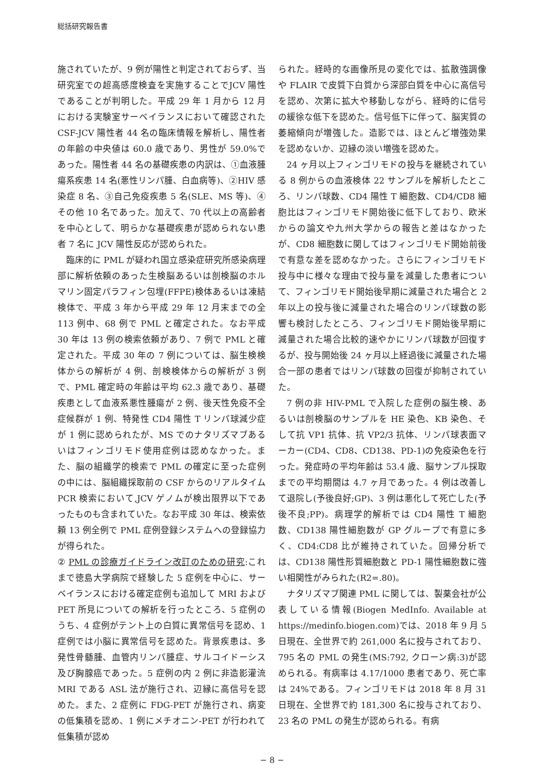総括研究報告書
施されていたが、9 例が陽性と判定されておらず、当研究室での超高感度検査を実施することでJCV 陽性であることが判明した。平成 29 年 1 月から 12 月における実験室サーベイランスにおいて確認された CSF-JCV 陽性者 44 名の臨床情報を解析し、陽性者の年齢の中央値は 60.0 歳であり、男性が 59.0%であった。陽性者 44 名の基礎疾患の内訳は、①血液腫瘍系疾患 14 名(悪性リンパ腫、白血病等)、②HIV 感染症 8 名、③自己免疫疾患 5 名(SLE、MS 等)、④その他 10 名であった。加えて、70 代以上の高齢者を中心として、明らかな基礎疾患が認められない患者 7 名に JCV 陽性反応が認められた。
臨床的に PML が疑われ国立感染症研究所感染病理部に解析依頼のあった生検脳あるいは剖検脳のホルマリン固定パラフィン包埋(FFPE)検体あるいは凍結検体で、平成 3 年から平成 29 年 12 月末までの全 113 例中、68 例で PML と確定された。なお平成 30 年は 13 例の検索依頼があり、7 例で PML と確定された。平成 30 年の 7 例については、脳生検検体からの解析が 4 例、剖検検体からの解析が 3 例で、PML 確定時の年齢は平均 62.3 歳であり、基礎疾患として血液系悪性腫瘍が 2 例、後天性免疫不全症候群が 1 例、特発性 CD4 陽性 T リンパ球減少症が 1 例に認められたが、MS でのナタリズマブあるいはフィンゴリモド使用症例は認めなかった。また、脳の組織学的検索で PML の確定に至った症例の中には、脳組織採取前の CSF からのリアルタイム PCR 検索において,JCV ゲノムが検出限界以下であったものも含まれていた。なお平成 30 年は、検索依頼 13 例全例で PML 症例登録システムへの登録協力が得られた。
② PML の診療ガイドライン改訂のための研究:これまで徳島大学病院で経験した 5 症例を中心に、サーベイランスにおける確定症例も追加して MRI および PET 所見についての解析を行ったところ、5 症例のうち、4 症例がテント上の白質に異常信号を認め、1 症例では小脳に異常信号を認めた。背景疾患は、多発性骨髄腫、血管内リンパ腫症、サルコイドーシス及び胸腺癌であった。5 症例の内 2 例に非造影灌流 MRI である ASL 法が施行され、辺縁に高信号を認めた。また、2 症例に FDG-PET が施行され、病変の低集積を認め、1 例にメチオニン-PET が行われて低集積が認め
られた。経時的な画像所見の変化では、拡散強調像や FLAIR で皮質下白質から深部白質を中心に高信号を認め、次第に拡大や移動しながら、経時的に信号の緩徐な低下を認めた。信号低下に伴って、脳実質の萎縮傾向が増強した。造影では、ほとんど増強効果を認めないか、辺縁の淡い増強を認めた。
24 ヶ月以上フィンゴリモドの投与を継続されている 8 例からの血液検体 22 サンプルを解析したところ、リンパ球数、CD4 陽性 T 細胞数、CD4/CD8 細胞比はフィンゴリモド開始後に低下しており、欧米からの論文や九州大学からの報告と差はなかったが、CD8 細胞数に関してはフィンゴリモド開始前後で有意な差を認めなかった。さらにフィンゴリモド投与中に様々な理由で投与量を減量した患者について、フィンゴリモド開始後早期に減量された場合と 2 年以上の投与後に減量された場合のリンパ球数の影響も検討したところ、フィンゴリモド開始後早期に減量された場合比較的速やかにリンパ球数が回復するが、投与開始後 24 ヶ月以上経過後に減量された場合一部の患者ではリンパ球数の回復が抑制されていた。
7 例の非 HIV-PML で入院した症例の脳生検、あるいは剖検脳のサンプルを HE 染色、KB 染色、そして抗 VP1 抗体、抗 VP2/3 抗体、リンパ球表面マーカー(CD4、CD8、CD138、PD-1)の免疫染色を行った。発症時の平均年齢は 53.4 歳、脳サンプル採取までの平均期間は 4.7 ヶ月であった。4 例は改善して退院し(予後良好;GP)、3 例は悪化して死亡した(予後不良;PP)。病理学的解析では CD4 陽性 T 細胞数、CD138 陽性細胞数が GP グループで有意に多く、CD4:CD8 比が維持されていた。回帰分析では、CD138 陽性形質細胞数と PD-1 陽性細胞数に強い相関性がみられた(R2=.80)。
ナタリズマブ関連 PML に関しては、製薬会社が公表している情報(Biogen MedInfo. Available at https://medinfo.biogen.com)では、2018 年 9 月 5 日現在、全世界で約 261,000 名に投与されており、795 名の PML の発生(MS:792, クローン病:3)が認められる。有病率は 4.17/1000 患者であり、死亡率は 24%である。フィンゴリモドは 2018 年 8 月 31 日現在、全世界で約 181,300 名に投与されており、23 名の PML の発生が認められる。有病
− 8 −